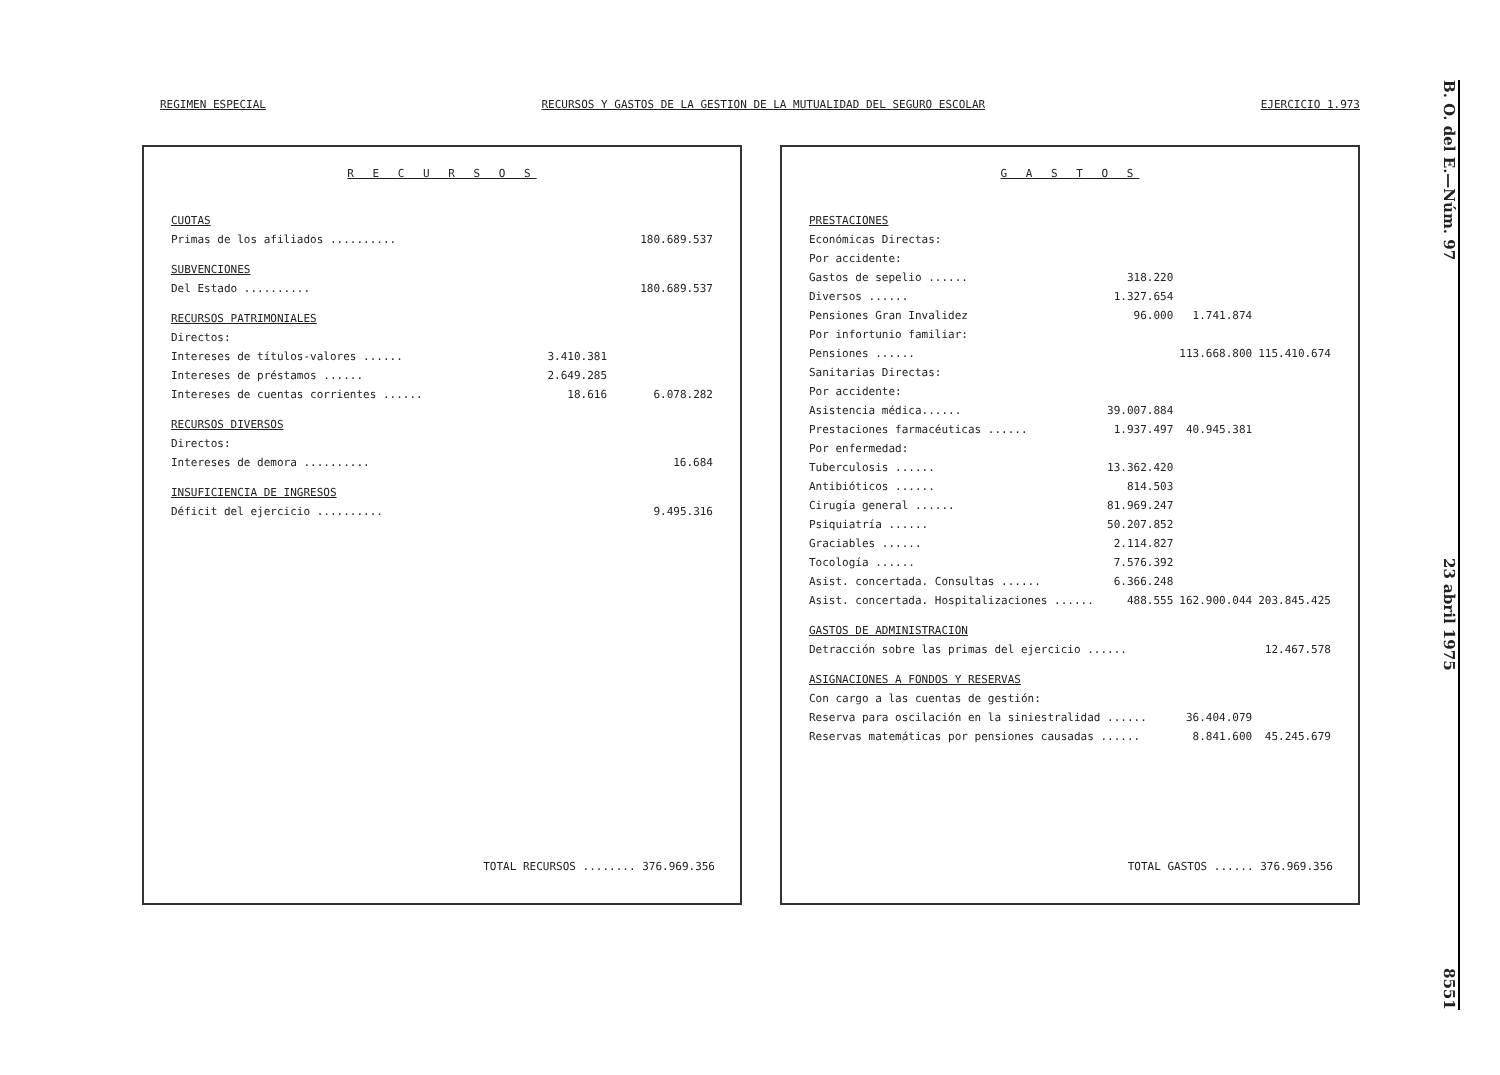REGIMEN ESPECIAL RECURSOS Y GASTOS DE LA GESTION DE LA MUTUALIDAD DEL SEGURO ESCOLAR EJERCICIO 1.973
B. O. del E.—Núm. 97 23 abril 1975 8551
R E C U R S O S
| CUOTAS | | |
| Primas de los afiliados .......... | | 180.689.537 |
| SUBVENCIONES | | |
| Del Estado .......... | | 180.689.537 |
| RECURSOS PATRIMONIALES | | |
| Directos: | | |
| Intereses de títulos-valores ...... | 3.410.381 | |
| Intereses de préstamos ...... | 2.649.285 | |
| Intereses de cuentas corrientes ...... | 18.616 | 6.078.282 |
| RECURSOS DIVERSOS | | |
| Directos: | | |
| Intereses de demora .......... | | 16.684 |
| INSUFICIENCIA DE INGRESOS | | |
| Déficit del ejercicio .......... | | 9.495.316 |
TOTAL RECURSOS ........ 376.969.356
G A S T O S
| PRESTACIONES | | | |
| Económicas Directas: | | | |
| Por accidente: | | | |
| Gastos de sepelio ...... | 318.220 | | |
| Diversos ...... | 1.327.654 | | |
| Pensiones Gran Invalidez | 96.000 | 1.741.874 | |
| Por infortunio familiar: | | | |
| Pensiones ...... | | 113.668.800 | 115.410.674 |
| Sanitarias Directas: | | | |
| Por accidente: | | | |
| Asistencia médica...... | 39.007.884 | | |
| Prestaciones farmacéuticas ...... | 1.937.497 | 40.945.381 | |
| Por enfermedad: | | | |
| Tuberculosis ...... | 13.362.420 | | |
| Antibióticos ...... | 814.503 | | |
| Cirugía general ...... | 81.969.247 | | |
| Psiquiatría ...... | 50.207.852 | | |
| Graciables ...... | 2.114.827 | | |
| Tocología ...... | 7.576.392 | | |
| Asist. concertada. Consultas ...... | 6.366.248 | | |
| Asist. concertada. Hospitalizaciones ...... | 488.555 | 162.900.044 | 203.845.425 |
| GASTOS DE ADMINISTRACION | | | |
| Detracción sobre las primas del ejercicio ...... | | | 12.467.578 |
| ASIGNACIONES A FONDOS Y RESERVAS | | | |
| Con cargo a las cuentas de gestión: | | | |
| Reserva para oscilación en la siniestralidad ...... | | 36.404.079 | |
| Reservas matemáticas por pensiones causadas ...... | | 8.841.600 | 45.245.679 |
TOTAL GASTOS ...... 376.969.356